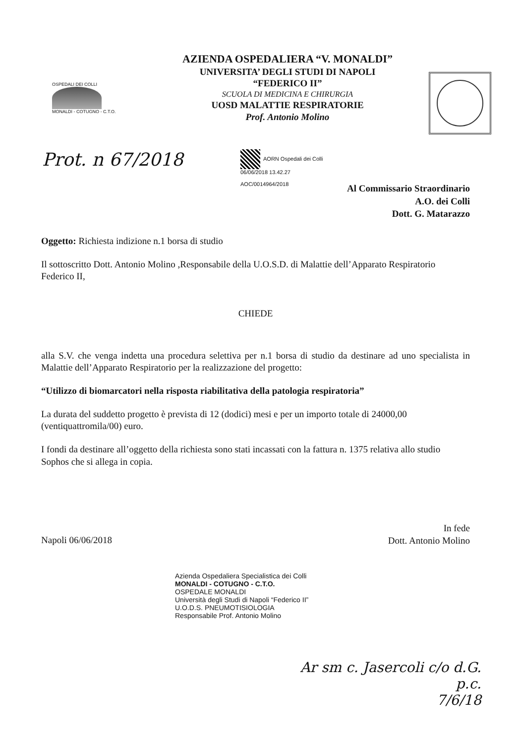OSPEDALI DEI COLLI
MONALDI - COTUGNO - C.T.O.
AZIENDA OSPEDALIERA “V. MONALDI”
UNIVERSITA’ DEGLI STUDI DI NAPOLI “FEDERICO II”
SCUOLA DI MEDICINA E CHIRURGIA
UOSD MALATTIE RESPIRATORIE
Prof. Antonio Molino
Prot. n 67/2018
AORN Ospedali dei Colli
06/06/2018 13.42.27
AOC/0014964/2018
Al Commissario Straordinario
A.O. dei Colli
Dott. G. Matarazzo
Oggetto: Richiesta indizione n.1 borsa di studio
Il sottoscritto Dott. Antonio Molino ,Responsabile della U.O.S.D. di Malattie dell’Apparato Respiratorio Federico II,
CHIEDE
alla S.V. che venga indetta una procedura selettiva per n.1 borsa di studio da destinare ad uno specialista in Malattie dell’Apparato Respiratorio per la realizzazione del progetto:
“Utilizzo di biomarcatori nella risposta riabilitativa della patologia respiratoria”
La durata del suddetto progetto è prevista di 12 (dodici) mesi e per un importo totale di 24000,00 (ventiquattromila/00) euro.
I fondi da destinare all’oggetto della richiesta sono stati incassati con la fattura n. 1375 relativa allo studio Sophos che si allega in copia.
Napoli 06/06/2018
In fede
Dott. Antonio Molino
Azienda Ospedaliera Specialistica dei Colli
MONALDI - COTUGNO - C.T.O.
OSPEDALE MONALDI
Università degli Studi di Napoli “Federico II”
U.O.D.S. PNEUMOTISIOLOGIA
Responsabile Prof. Antonio Molino
Ar sm c. Jasercoli c/o d.G.
p.c.
7/6/18